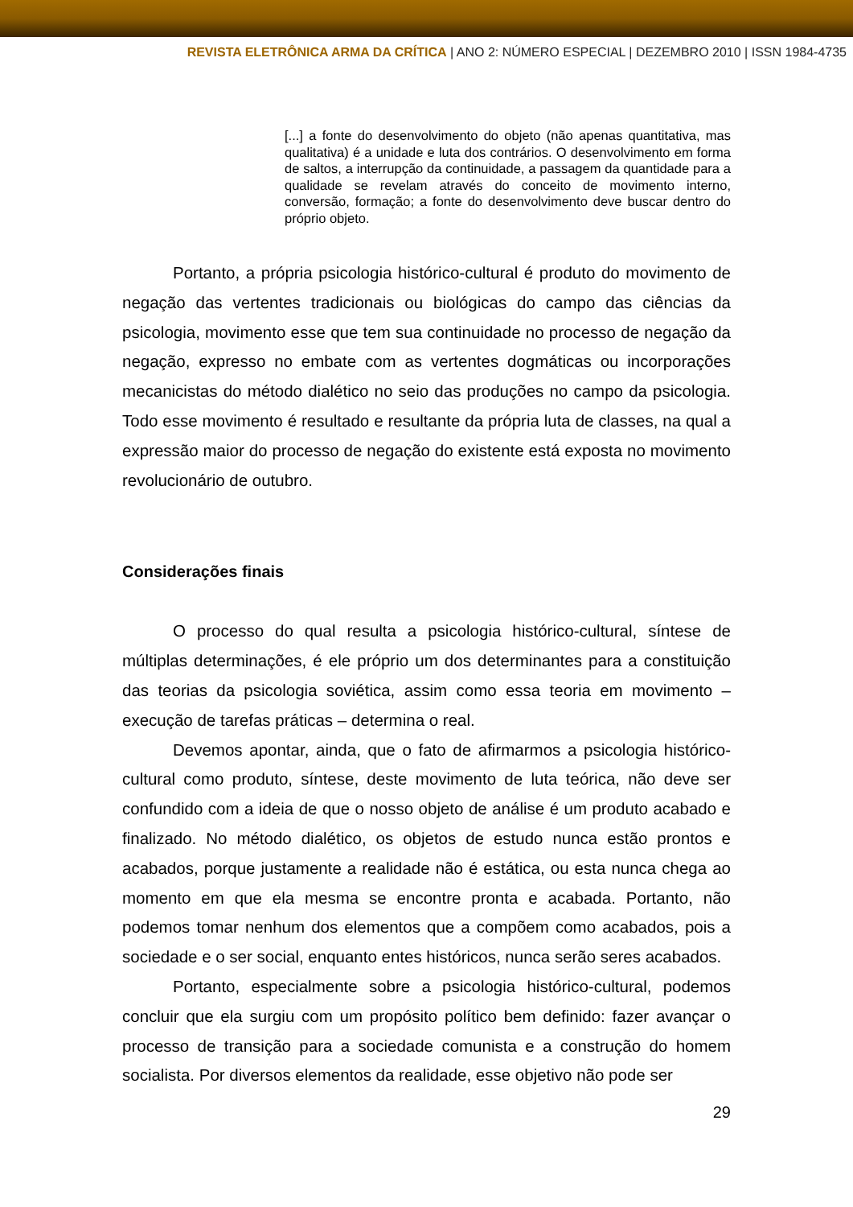REVISTA ELETRÔNICA ARMA DA CRÍTICA | ANO 2: NÚMERO ESPECIAL | DEZEMBRO 2010 | ISSN 1984-4735
[...] a fonte do desenvolvimento do objeto (não apenas quantitativa, mas qualitativa) é a unidade e luta dos contrários. O desenvolvimento em forma de saltos, a interrupção da continuidade, a passagem da quantidade para a qualidade se revelam através do conceito de movimento interno, conversão, formação; a fonte do desenvolvimento deve buscar dentro do próprio objeto.
Portanto, a própria psicologia histórico-cultural é produto do movimento de negação das vertentes tradicionais ou biológicas do campo das ciências da psicologia, movimento esse que tem sua continuidade no processo de negação da negação, expresso no embate com as vertentes dogmáticas ou incorporações mecanicistas do método dialético no seio das produções no campo da psicologia. Todo esse movimento é resultado e resultante da própria luta de classes, na qual a expressão maior do processo de negação do existente está exposta no movimento revolucionário de outubro.
Considerações finais
O processo do qual resulta a psicologia histórico-cultural, síntese de múltiplas determinações, é ele próprio um dos determinantes para a constituição das teorias da psicologia soviética, assim como essa teoria em movimento – execução de tarefas práticas – determina o real.
Devemos apontar, ainda, que o fato de afirmarmos a psicologia histórico-cultural como produto, síntese, deste movimento de luta teórica, não deve ser confundido com a ideia de que o nosso objeto de análise é um produto acabado e finalizado. No método dialético, os objetos de estudo nunca estão prontos e acabados, porque justamente a realidade não é estática, ou esta nunca chega ao momento em que ela mesma se encontre pronta e acabada. Portanto, não podemos tomar nenhum dos elementos que a compõem como acabados, pois a sociedade e o ser social, enquanto entes históricos, nunca serão seres acabados.
Portanto, especialmente sobre a psicologia histórico-cultural, podemos concluir que ela surgiu com um propósito político bem definido: fazer avançar o processo de transição para a sociedade comunista e a construção do homem socialista. Por diversos elementos da realidade, esse objetivo não pode ser
29